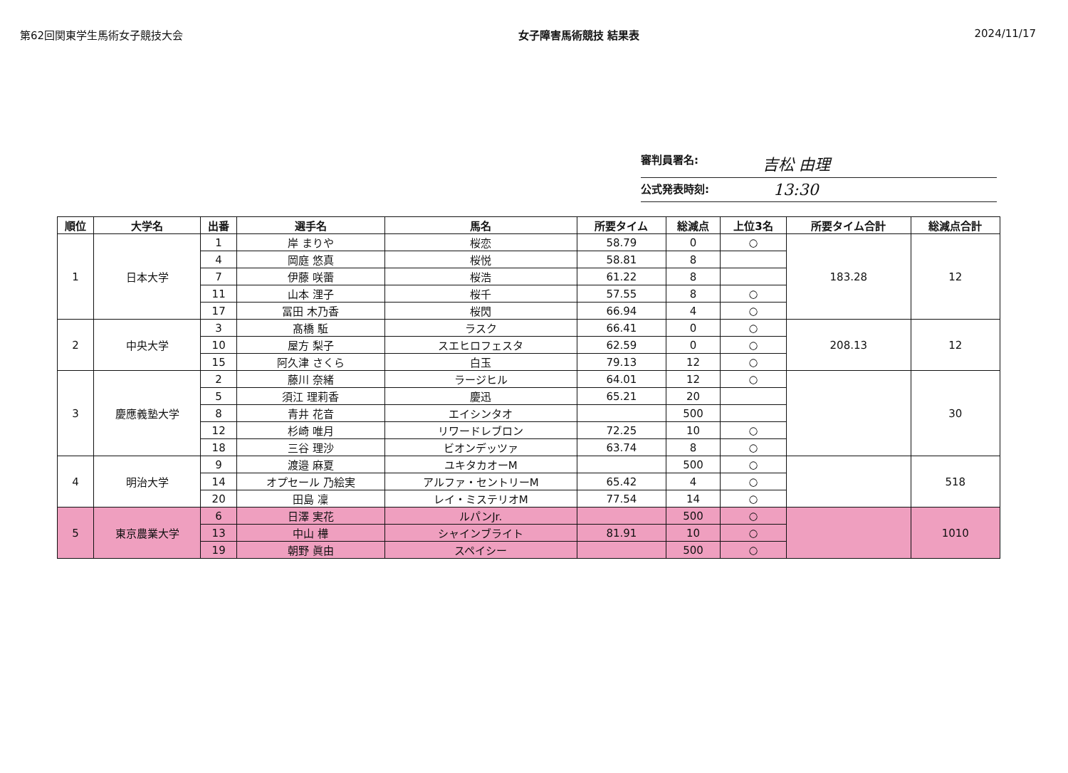第62回関東学生馬術女子競技大会 女子障害馬術競技 結果表 2024/11/17
審判員署名: 吉松 由理
公式発表時刻: 13:30
| 順位 | 大学名 | 出番 | 選手名 | 馬名 | 所要タイム | 総減点 | 上位3名 | 所要タイム合計 | 総減点合計 |
| --- | --- | --- | --- | --- | --- | --- | --- | --- | --- |
| 1 | 日本大学 | 1 | 岸 まりや | 桜恋 | 58.79 | 0 | ○ | 183.28 | 12 |
| | | 4 | 岡庭 悠真 | 桜悦 | 58.81 | 8 | | | |
| | | 7 | 伊藤 咲蕾 | 桜浩 | 61.22 | 8 | | | |
| | | 11 | 山本 浬子 | 桜千 | 57.55 | 8 | ○ | | |
| | | 17 | 冨田 木乃香 | 桜閃 | 66.94 | 4 | ○ | | |
| 2 | 中央大学 | 3 | 髙橋 駈 | ラスク | 66.41 | 0 | ○ | 208.13 | 12 |
| | | 10 | 屋方 梨子 | スエヒロフェスタ | 62.59 | 0 | ○ | | |
| | | 15 | 阿久津 さくら | 白玉 | 79.13 | 12 | ○ | | |
| 3 | 慶應義塾大学 | 2 | 藤川 奈緒 | ラージヒル | 64.01 | 12 | ○ | | 30 |
| | | 5 | 須江 理莉香 | 慶迅 | 65.21 | 20 | | | |
| | | 8 | 青井 花音 | エイシンタオ | | 500 | | | |
| | | 12 | 杉崎 唯月 | リワードレブロン | 72.25 | 10 | ○ | | |
| | | 18 | 三谷 理沙 | ビオンデッツァ | 63.74 | 8 | ○ | | |
| 4 | 明治大学 | 9 | 渡邉 麻夏 | ユキタカオーM | | 500 | ○ | | 518 |
| | | 14 | オプセール 乃絵実 | アルファ・セントリーM | 65.42 | 4 | ○ | | |
| | | 20 | 田島 凜 | レイ・ミステリオM | 77.54 | 14 | ○ | | |
| 5 | 東京農業大学 | 6 | 日澤 実花 | ルパンJr. | | 500 | ○ | | 1010 |
| | | 13 | 中山 樺 | シャインブライト | 81.91 | 10 | ○ | | |
| | | 19 | 朝野 眞由 | スペイシー | | 500 | ○ | | |